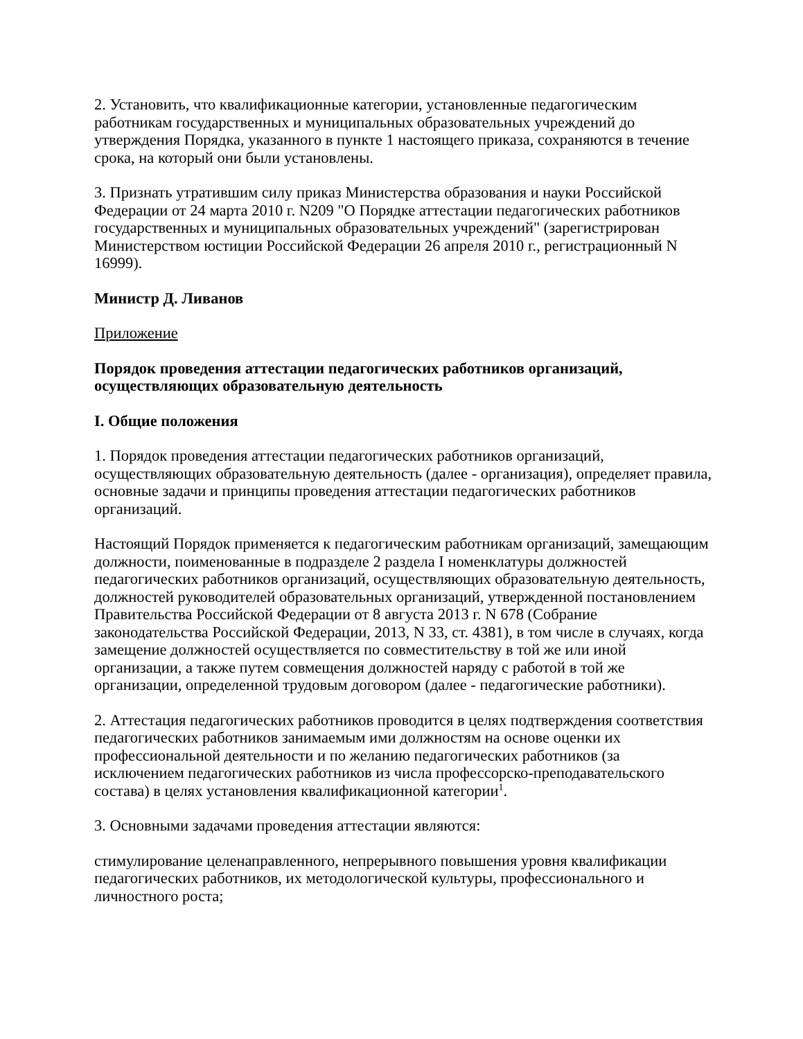2. Установить, что квалификационные категории, установленные педагогическим работникам государственных и муниципальных образовательных учреждений до утверждения Порядка, указанного в пункте 1 настоящего приказа, сохраняются в течение срока, на который они были установлены.
3. Признать утратившим силу приказ Министерства образования и науки Российской Федерации от 24 марта 2010 г. N209 "О Порядке аттестации педагогических работников государственных и муниципальных образовательных учреждений" (зарегистрирован Министерством юстиции Российской Федерации 26 апреля 2010 г., регистрационный N 16999).
Министр Д. Ливанов
Приложение
Порядок проведения аттестации педагогических работников организаций, осуществляющих образовательную деятельность
I. Общие положения
1. Порядок проведения аттестации педагогических работников организаций, осуществляющих образовательную деятельность (далее - организация), определяет правила, основные задачи и принципы проведения аттестации педагогических работников организаций.
Настоящий Порядок применяется к педагогическим работникам организаций, замещающим должности, поименованные в подразделе 2 раздела I номенклатуры должностей педагогических работников организаций, осуществляющих образовательную деятельность, должностей руководителей образовательных организаций, утвержденной постановлением Правительства Российской Федерации от 8 августа 2013 г. N 678 (Собрание законодательства Российской Федерации, 2013, N 33, ст. 4381), в том числе в случаях, когда замещение должностей осуществляется по совместительству в той же или иной организации, а также путем совмещения должностей наряду с работой в той же организации, определенной трудовым договором (далее - педагогические работники).
2. Аттестация педагогических работников проводится в целях подтверждения соответствия педагогических работников занимаемым ими должностям на основе оценки их профессиональной деятельности и по желанию педагогических работников (за исключением педагогических работников из числа профессорско-преподавательского состава) в целях установления квалификационной категории<sup>1</sup>.
3. Основными задачами проведения аттестации являются:
стимулирование целенаправленного, непрерывного повышения уровня квалификации педагогических работников, их методологической культуры, профессионального и личностного роста;